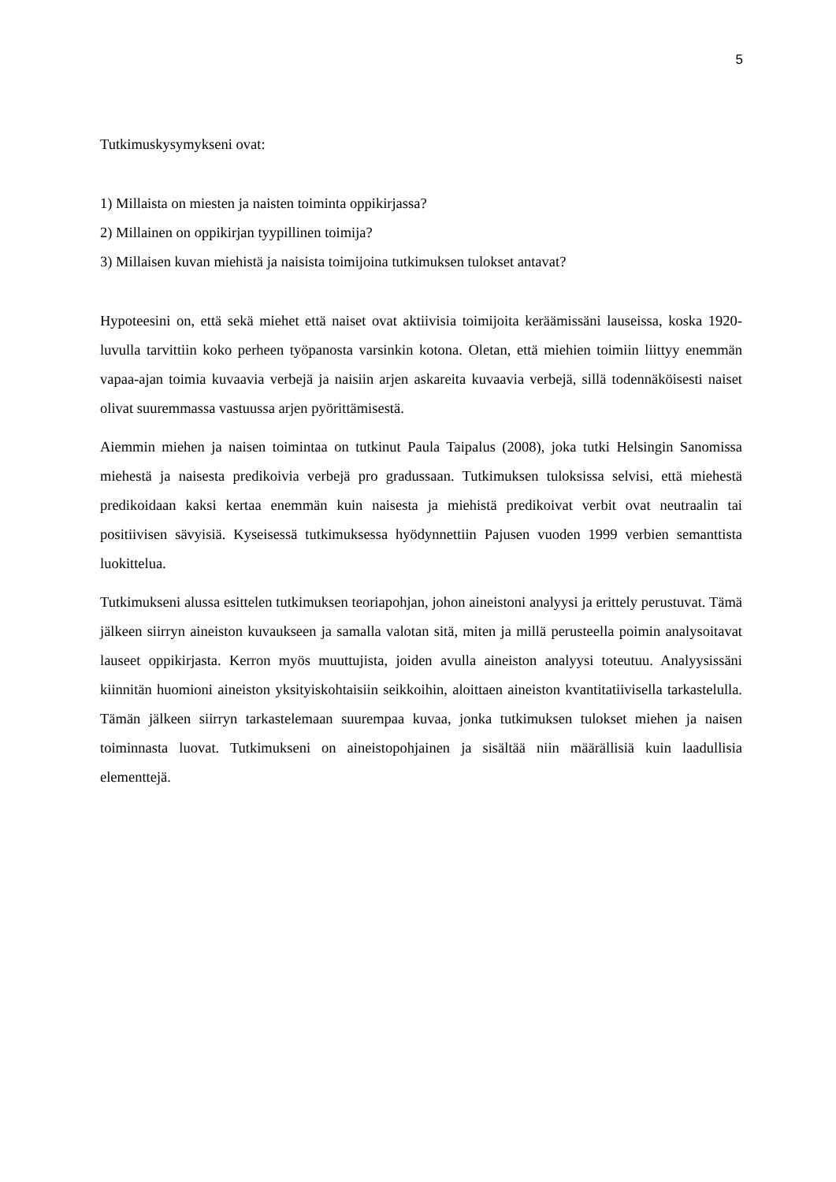5
Tutkimuskysymykseni ovat:
1) Millaista on miesten ja naisten toiminta oppikirjassa?
2) Millainen on oppikirjan tyypillinen toimija?
3) Millaisen kuvan miehistä ja naisista toimijoina tutkimuksen tulokset antavat?
Hypoteesini on, että sekä miehet että naiset ovat aktiivisia toimijoita keräämissäni lauseissa, koska 1920-luvulla tarvittiin koko perheen työpanosta varsinkin kotona. Oletan, että miehien toimiin liittyy enemmän vapaa-ajan toimia kuvaavia verbejä ja naisiin arjen askareita kuvaavia verbejä, sillä todennäköisesti naiset olivat suuremmassa vastuussa arjen pyörittämisestä.
Aiemmin miehen ja naisen toimintaa on tutkinut Paula Taipalus (2008), joka tutki Helsingin Sanomissa miehestä ja naisesta predikoivia verbejä pro gradussaan. Tutkimuksen tuloksissa selvisi, että miehestä predikoidaan kaksi kertaa enemmän kuin naisesta ja miehistä predikoivat verbit ovat neutraalin tai positiivisen sävyisiä. Kyseisessä tutkimuksessa hyödynnettiin Pajusen vuoden 1999 verbien semanttista luokittelua.
Tutkimukseni alussa esittelen tutkimuksen teoriapohjan, johon aineistoni analyysi ja erittely perustuvat. Tämä jälkeen siirryn aineiston kuvaukseen ja samalla valotan sitä, miten ja millä perusteella poimin analysoitavat lauseet oppikirjasta. Kerron myös muuttujista, joiden avulla aineiston analyysi toteutuu. Analyysissäni kiinnitän huomioni aineiston yksityiskohtaisiin seikkoihin, aloittaen aineiston kvantitatiivisella tarkastelulla. Tämän jälkeen siirryn tarkastelemaan suurempaa kuvaa, jonka tutkimuksen tulokset miehen ja naisen toiminnasta luovat. Tutkimukseni on aineistopohjainen ja sisältää niin määrällisiä kuin laadullisia elementtejä.